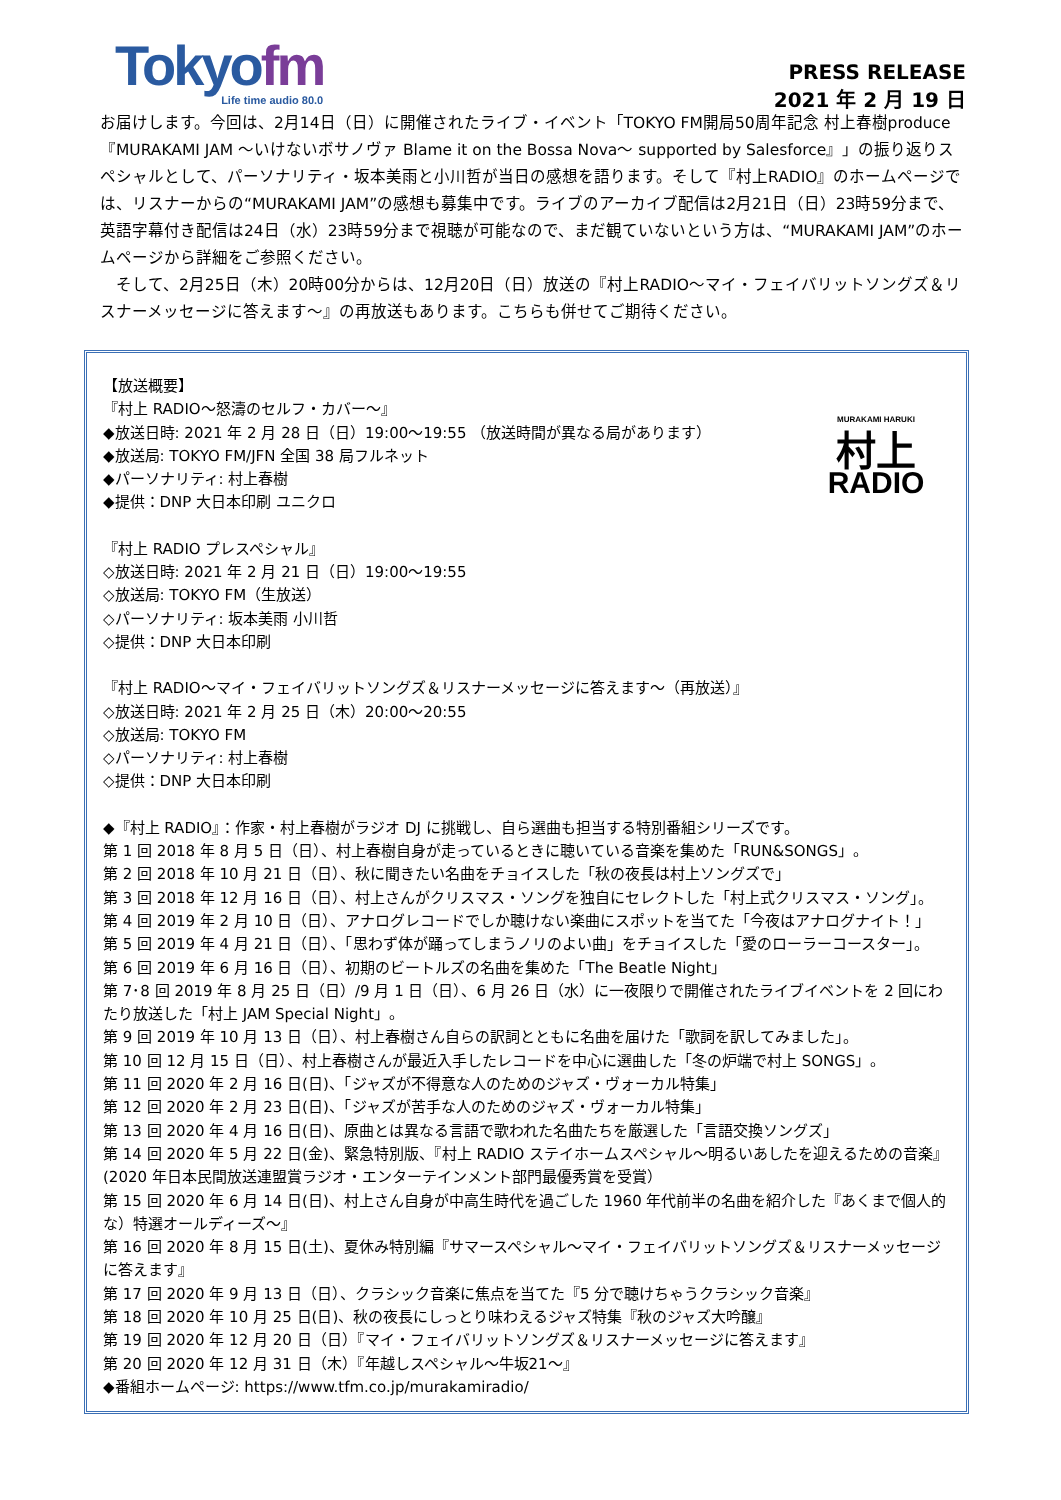Tokyofm
Life time audio 80.0
PRESS RELEASE
2021 年 2 月 19 日
お届けします。今回は、2月14日（日）に開催されたライブ・イベント「TOKYO FM開局50周年記念 村上春樹produce 『MURAKAMI JAM ～いけないボサノヴァ Blame it on the Bossa Nova～ supported by Salesforce』」の振り返りスペシャルとして、パーソナリティ・坂本美雨と小川哲が当日の感想を語ります。そして『村上RADIO』のホームページでは、リスナーからの“MURAKAMI JAM”の感想も募集中です。ライブのアーカイブ配信は2月21日（日）23時59分まで、英語字幕付き配信は24日（水）23時59分まで視聴が可能なので、まだ観ていないという方は、“MURAKAMI JAM”のホームページから詳細をご参照ください。
　そして、2月25日（木）20時00分からは、12月20日（日）放送の『村上RADIO～マイ・フェイバリットソングズ＆リスナーメッセージに答えます～』の再放送もあります。こちらも併せてご期待ください。
MURAKAMI HARUKI
村上
RADIO
【放送概要】
『村上 RADIO～怒濤のセルフ・カバー～』
◆放送日時: 2021 年 2 月 28 日（日）19:00～19:55 （放送時間が異なる局があります）
◆放送局: TOKYO FM/JFN 全国 38 局フルネット
◆パーソナリティ: 村上春樹
◆提供：DNP 大日本印刷 ユニクロ
『村上 RADIO プレスペシャル』
◇放送日時: 2021 年 2 月 21 日（日）19:00～19:55
◇放送局: TOKYO FM（生放送）
◇パーソナリティ: 坂本美雨 小川哲
◇提供：DNP 大日本印刷
『村上 RADIO～マイ・フェイバリットソングズ＆リスナーメッセージに答えます～（再放送）』
◇放送日時: 2021 年 2 月 25 日（木）20:00～20:55
◇放送局: TOKYO FM
◇パーソナリティ: 村上春樹
◇提供：DNP 大日本印刷
◆『村上 RADIO』：作家・村上春樹がラジオ DJ に挑戦し、自ら選曲も担当する特別番組シリーズです。
第 1 回 2018 年 8 月 5 日（日）、村上春樹自身が走っているときに聴いている音楽を集めた「RUN&SONGS」。
第 2 回 2018 年 10 月 21 日（日）、秋に聞きたい名曲をチョイスした「秋の夜長は村上ソングズで」
第 3 回 2018 年 12 月 16 日（日）、村上さんがクリスマス・ソングを独自にセレクトした「村上式クリスマス・ソング」。
第 4 回 2019 年 2 月 10 日（日）、アナログレコードでしか聴けない楽曲にスポットを当てた「今夜はアナログナイト！」
第 5 回 2019 年 4 月 21 日（日）、「思わず体が踊ってしまうノリのよい曲」をチョイスした「愛のローラーコースター」。
第 6 回 2019 年 6 月 16 日（日）、初期のビートルズの名曲を集めた「The Beatle Night」
第 7･8 回 2019 年 8 月 25 日（日）/9 月 1 日（日）、6 月 26 日（水）に一夜限りで開催されたライブイベントを 2 回にわたり放送した「村上 JAM Special Night」。
第 9 回 2019 年 10 月 13 日（日）、村上春樹さん自らの訳詞とともに名曲を届けた「歌詞を訳してみました」。
第 10 回 12 月 15 日（日）、村上春樹さんが最近入手したレコードを中心に選曲した「冬の炉端で村上 SONGS」。
第 11 回 2020 年 2 月 16 日(日)、「ジャズが不得意な人のためのジャズ・ヴォーカル特集」
第 12 回 2020 年 2 月 23 日(日)、「ジャズが苦手な人のためのジャズ・ヴォーカル特集」
第 13 回 2020 年 4 月 16 日(日)、原曲とは異なる言語で歌われた名曲たちを厳選した「言語交換ソングズ」
第 14 回 2020 年 5 月 22 日(金)、緊急特別版、『村上 RADIO ステイホームスペシャル～明るいあしたを迎えるための音楽』(2020 年日本民間放送連盟賞ラジオ・エンターテインメント部門最優秀賞を受賞）
第 15 回 2020 年 6 月 14 日(日)、村上さん自身が中高生時代を過ごした 1960 年代前半の名曲を紹介した『あくまで個人的な）特選オールディーズ～』
第 16 回 2020 年 8 月 15 日(土)、夏休み特別編『サマースペシャル～マイ・フェイバリットソングズ＆リスナーメッセージに答えます』
第 17 回 2020 年 9 月 13 日（日）、クラシック音楽に焦点を当てた『5 分で聴けちゃうクラシック音楽』
第 18 回 2020 年 10 月 25 日(日)、秋の夜長にしっとり味わえるジャズ特集『秋のジャズ大吟醸』
第 19 回 2020 年 12 月 20 日（日）『マイ・フェイバリットソングズ＆リスナーメッセージに答えます』
第 20 回 2020 年 12 月 31 日（木）『年越しスペシャル～牛坂21～』
◆番組ホームページ: https://www.tfm.co.jp/murakamiradio/